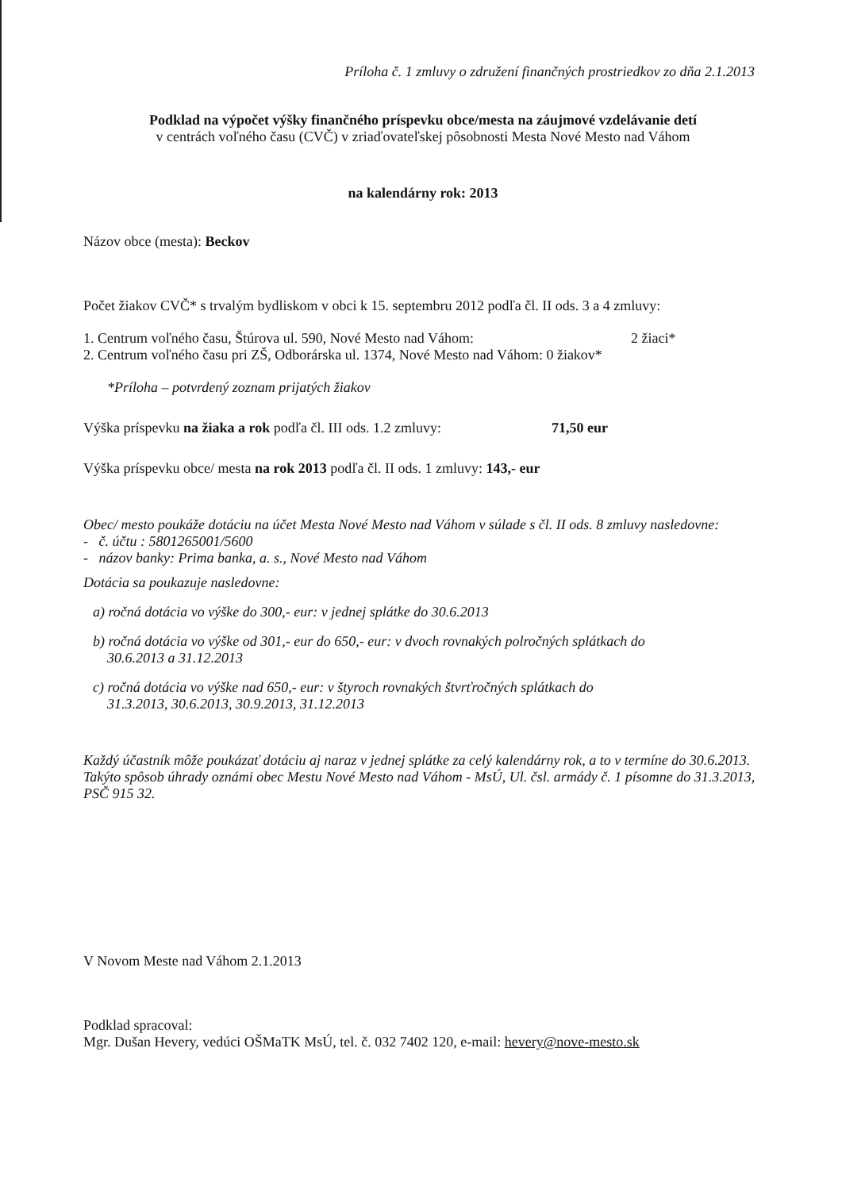Príloha č. 1 zmluvy o združení finančných prostriedkov zo dňa 2.1.2013
Podklad na výpočet výšky finančného príspevku obce/mesta na záujmové vzdelávanie detí
v centrách voľného času (CVČ) v zriaďovateľskej pôsobnosti Mesta Nové Mesto nad Váhom
na kalendárny rok: 2013
Názov obce (mesta): Beckov
Počet žiakov CVČ* s trvalým bydliskom v obci k 15. septembru 2012 podľa čl. II ods. 3 a 4 zmluvy:
1. Centrum voľného času, Štúrova ul. 590, Nové Mesto nad Váhom: 2 žiaci*
2. Centrum voľného času pri ZŠ, Odborárska ul. 1374, Nové Mesto nad Váhom: 0 žiakov*
*Príloha – potvrdený zoznam prijatých žiakov
Výška príspevku na žiaka a rok podľa čl. III ods. 1.2 zmluvy: 71,50 eur
Výška príspevku obce/ mesta na rok 2013 podľa čl. II ods. 1 zmluvy: 143,- eur
Obec/ mesto poukáže dotáciu na účet Mesta Nové Mesto nad Váhom v súlade s čl. II ods. 8 zmluvy nasledovne:
- č. účtu : 5801265001/5600
- názov banky: Prima banka, a. s., Nové Mesto nad Váhom
Dotácia sa poukazuje nasledovne:
a) ročná dotácia vo výške do 300,- eur: v jednej splátke do 30.6.2013
b) ročná dotácia vo výške od 301,- eur do 650,- eur: v dvoch rovnakých polročných splátkach do
30.6.2013 a 31.12.2013
c) ročná dotácia vo výške nad 650,- eur: v štyroch rovnakých štvrťročných splátkach do
31.3.2013, 30.6.2013, 30.9.2013, 31.12.2013
Každý účastník môže poukázať dotáciu aj naraz v jednej splátke za celý kalendárny rok, a to v termíne do 30.6.2013. Takýto spôsob úhrady oznámi obec Mestu Nové Mesto nad Váhom - MsÚ, Ul. čsl. armády č. 1 písomne do 31.3.2013, PSČ 915 32.
V Novom Meste nad Váhom 2.1.2013
Podklad spracoval:
Mgr. Dušan Hevery, vedúci OŠMaTK MsÚ, tel. č. 032 7402 120, e-mail: hevery@nove-mesto.sk